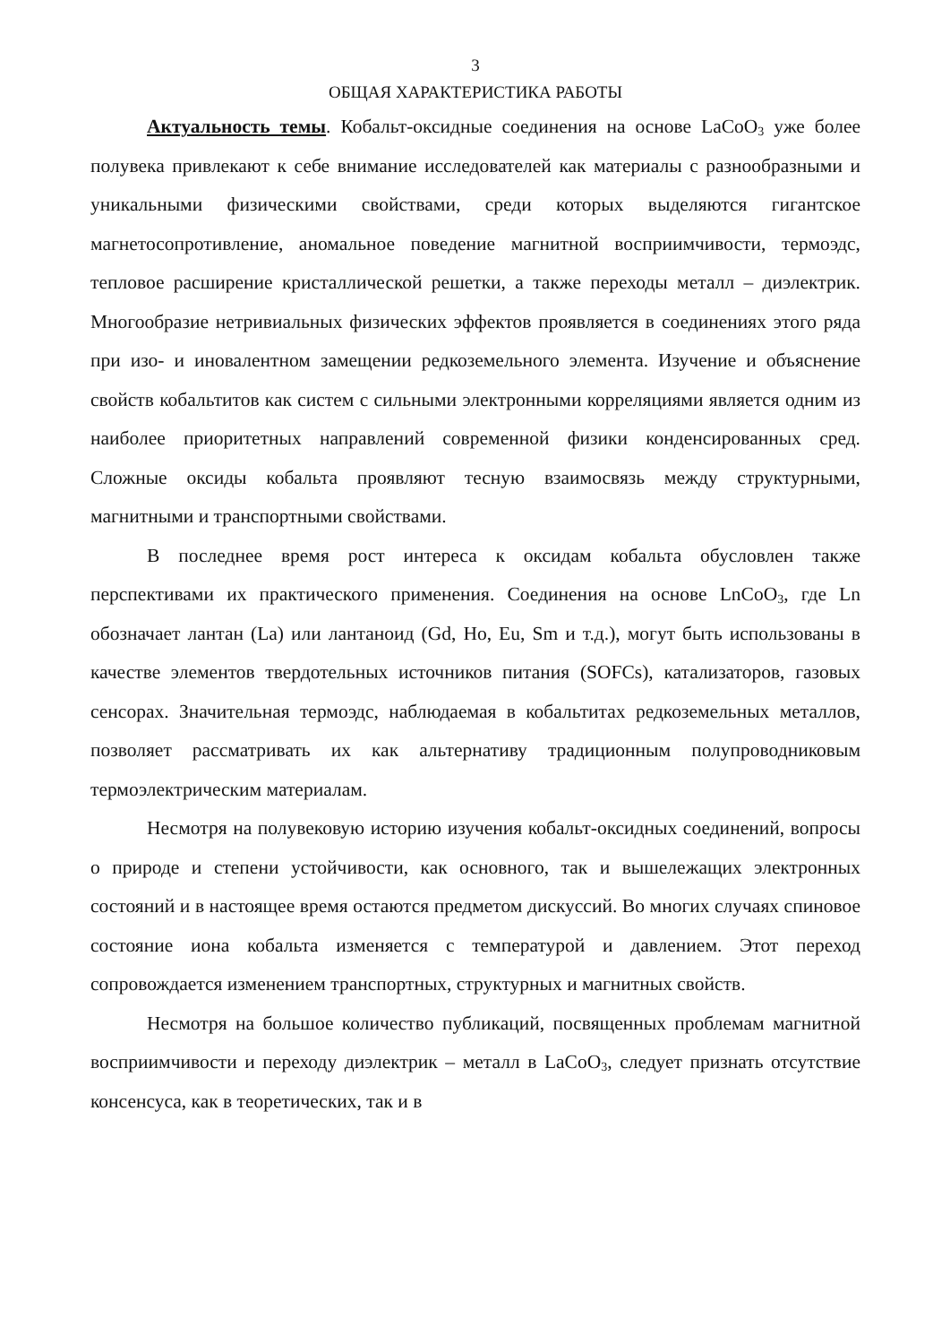3
ОБЩАЯ ХАРАКТЕРИСТИКА РАБОТЫ
Актуальность темы. Кобальт-оксидные соединения на основе LaCoO<sub>3</sub> уже более полувека привлекают к себе внимание исследователей как материалы с разнообразными и уникальными физическими свойствами, среди которых выделяются гигантское магнетосопротивление, аномальное поведение магнитной восприимчивости, термоэдс, тепловое расширение кристаллической решетки, а также переходы металл – диэлектрик. Многообразие нетривиальных физических эффектов проявляется в соединениях этого ряда при изо- и иновалентном замещении редкоземельного элемента. Изучение и объяснение свойств кобальтитов как систем с сильными электронными корреляциями является одним из наиболее приоритетных направлений современной физики конденсированных сред. Сложные оксиды кобальта проявляют тесную взаимосвязь между структурными, магнитными и транспортными свойствами.
В последнее время рост интереса к оксидам кобальта обусловлен также перспективами их практического применения. Соединения на основе LnCoO<sub>3</sub>, где Ln обозначает лантан (La) или лантаноид (Gd, Ho, Eu, Sm и т.д.), могут быть использованы в качестве элементов твердотельных источников питания (SOFCs), катализаторов, газовых сенсорах. Значительная термоэдс, наблюдаемая в кобальтитах редкоземельных металлов, позволяет рассматривать их как альтернативу традиционным полупроводниковым термоэлектрическим материалам.
Несмотря на полувековую историю изучения кобальт-оксидных соединений, вопросы о природе и степени устойчивости, как основного, так и вышележащих электронных состояний и в настоящее время остаются предметом дискуссий. Во многих случаях спиновое состояние иона кобальта изменяется с температурой и давлением. Этот переход сопровождается изменением транспортных, структурных и магнитных свойств.
Несмотря на большое количество публикаций, посвященных проблемам магнитной восприимчивости и переходу диэлектрик – металл в LaCoO<sub>3</sub>, следует признать отсутствие консенсуса, как в теоретических, так и в